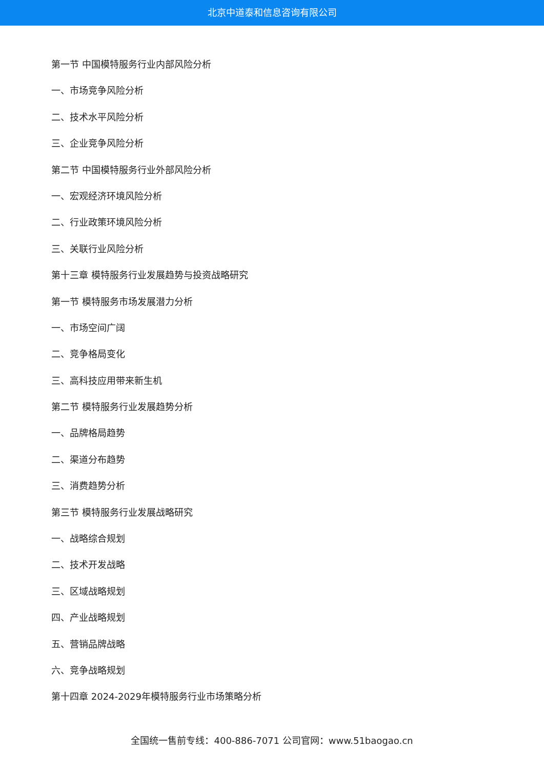北京中道泰和信息咨询有限公司
第一节 中国模特服务行业内部风险分析
一、市场竞争风险分析
二、技术水平风险分析
三、企业竞争风险分析
第二节 中国模特服务行业外部风险分析
一、宏观经济环境风险分析
二、行业政策环境风险分析
三、关联行业风险分析
第十三章 模特服务行业发展趋势与投资战略研究
第一节 模特服务市场发展潜力分析
一、市场空间广阔
二、竞争格局变化
三、高科技应用带来新生机
第二节 模特服务行业发展趋势分析
一、品牌格局趋势
二、渠道分布趋势
三、消费趋势分析
第三节 模特服务行业发展战略研究
一、战略综合规划
二、技术开发战略
三、区域战略规划
四、产业战略规划
五、营销品牌战略
六、竞争战略规划
第十四章 2024-2029年模特服务行业市场策略分析
全国统一售前专线：400-886-7071 公司官网：www.51baogao.cn